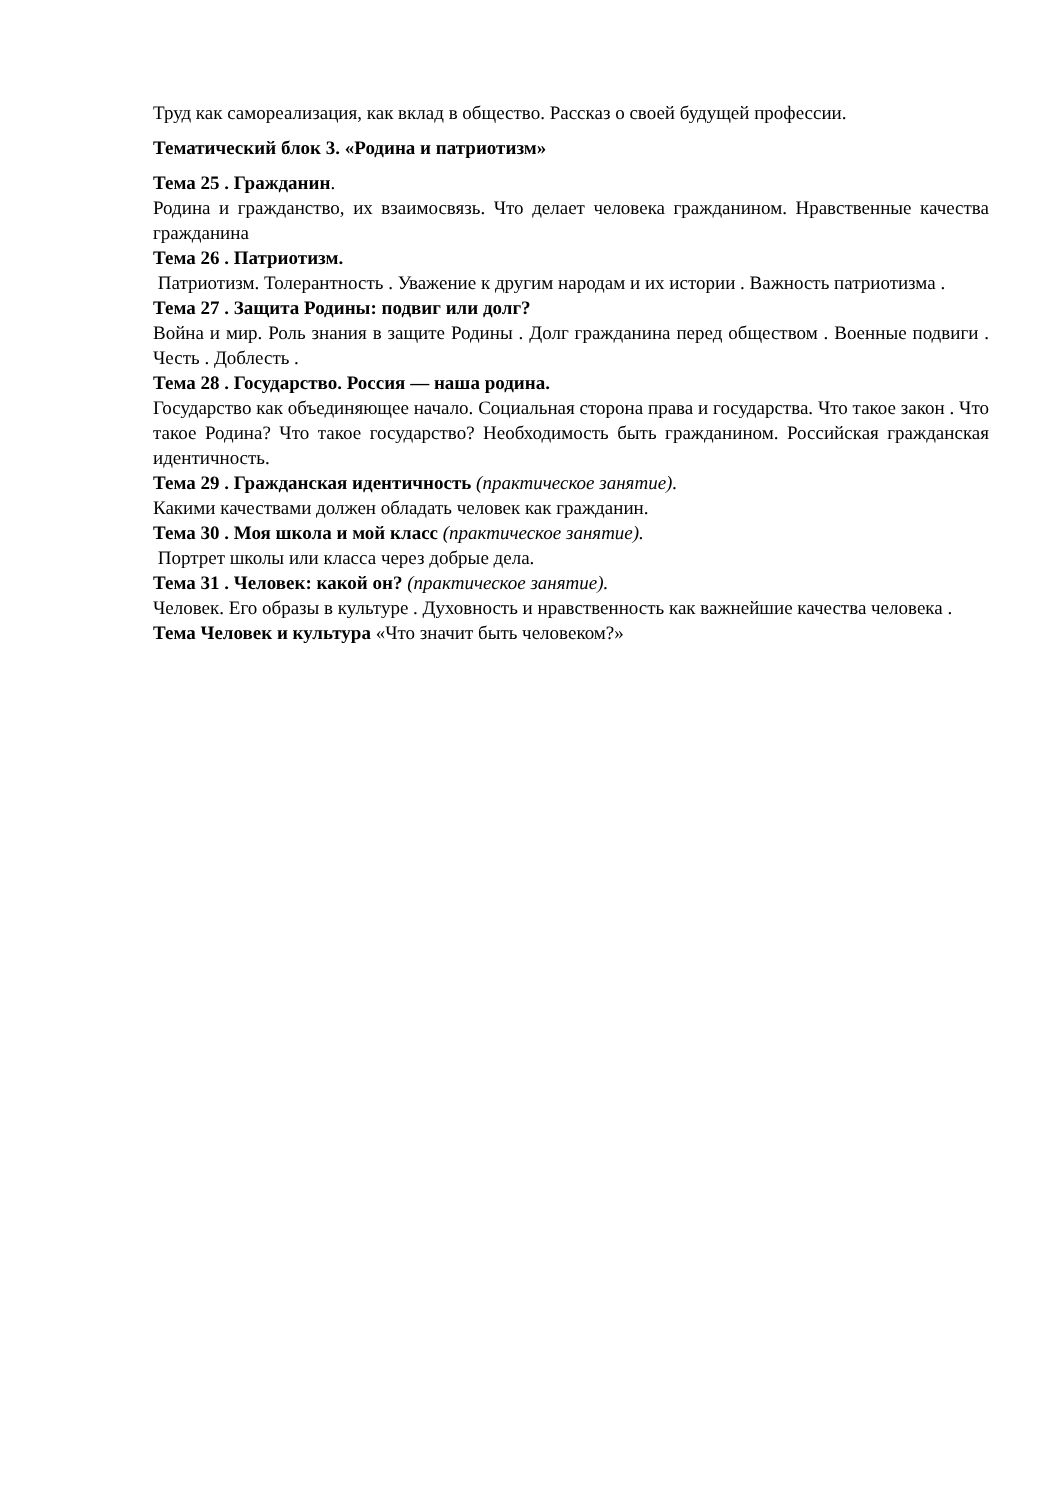Труд как самореализация, как вклад в общество. Рассказ о своей будущей профессии.
Тематический блок 3. «Родина и патриотизм»
Тема 25 . Гражданин.
Родина и гражданство, их взаимосвязь. Что делает человека гражданином. Нравственные качества гражданина
Тема 26 . Патриотизм.
Патриотизм. Толерантность . Уважение к другим народам и их истории . Важность патриотизма .
Тема 27 . Защита Родины: подвиг или долг?
Война и мир. Роль знания в защите Родины . Долг гражданина перед обществом . Военные подвиги . Честь . Доблесть .
Тема 28 . Государство. Россия — наша родина.
Государство как объединяющее начало. Социальная сторона права и государства. Что такое закон . Что такое Родина? Что такое государство? Необходимость быть гражданином. Российская гражданская идентичность.
Тема 29 . Гражданская идентичность (практическое занятие).
Какими качествами должен обладать человек как гражданин.
Тема 30 . Моя школа и мой класс (практическое занятие).
Портрет школы или класса через добрые дела.
Тема 31 . Человек: какой он? (практическое занятие).
Человек. Его образы в культуре . Духовность и нравственность как важнейшие качества человека .
Тема Человек и культура «Что значит быть человеком?»